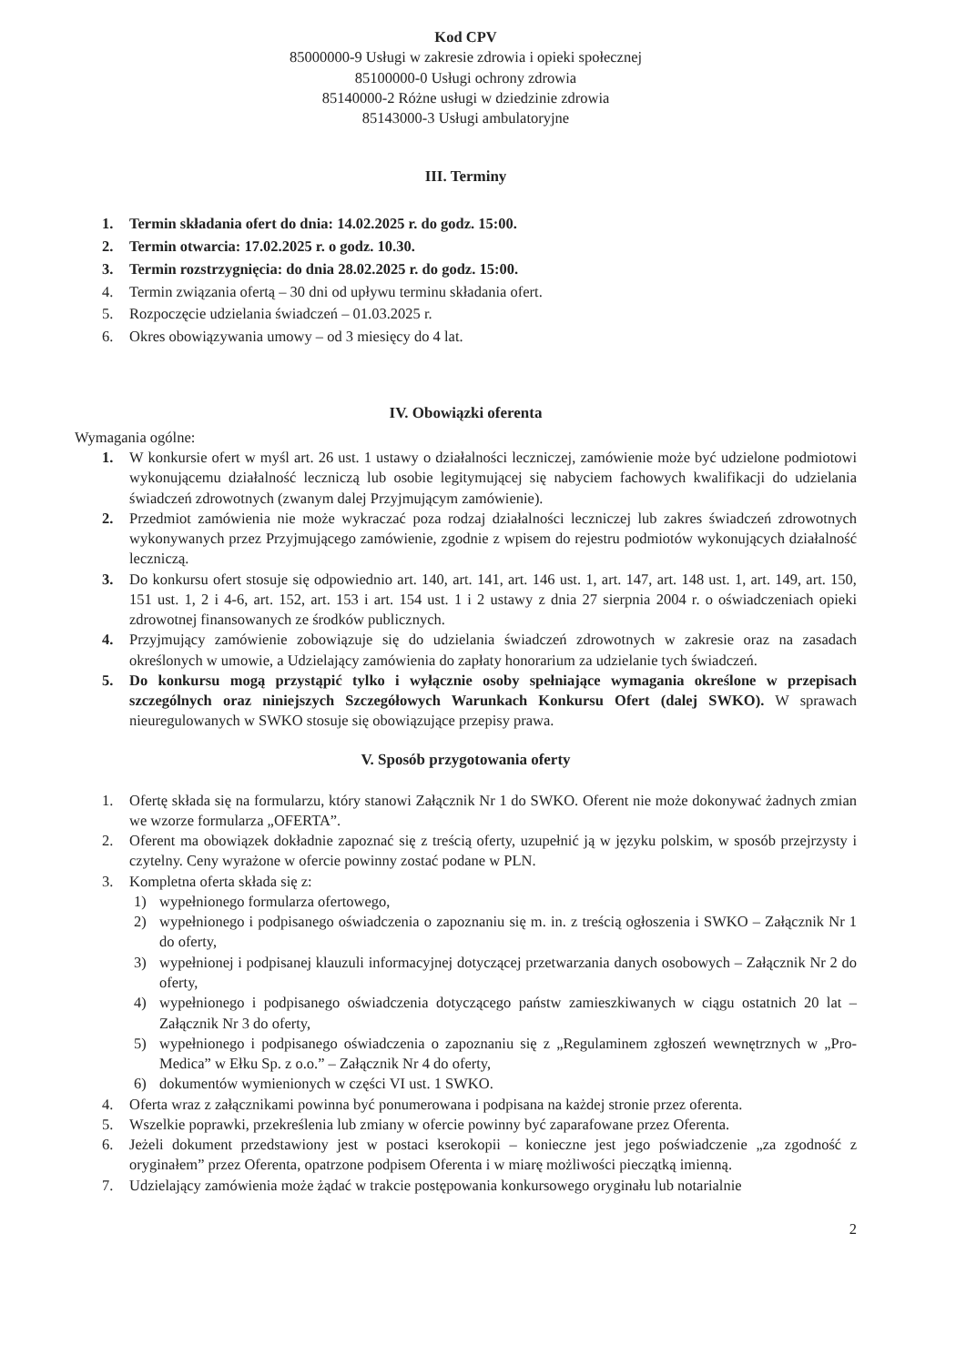Kod CPV
85000000-9 Usługi w zakresie zdrowia i opieki społecznej
85100000-0 Usługi ochrony zdrowia
85140000-2 Różne usługi w dziedzinie zdrowia
85143000-3 Usługi ambulatoryjne
III. Terminy
1. Termin składania ofert do dnia: 14.02.2025 r. do godz. 15:00.
2. Termin otwarcia: 17.02.2025 r. o godz. 10.30.
3. Termin rozstrzygnięcia: do dnia 28.02.2025 r. do godz. 15:00.
4. Termin związania ofertą – 30 dni od upływu terminu składania ofert.
5. Rozpoczęcie udzielania świadczeń – 01.03.2025 r.
6. Okres obowiązywania umowy – od 3 miesięcy do 4 lat.
IV. Obowiązki oferenta
Wymagania ogólne:
1. W konkursie ofert w myśl art. 26 ust. 1 ustawy o działalności leczniczej, zamówienie może być udzielone podmiotowi wykonującemu działalność leczniczą lub osobie legitymującej się nabyciem fachowych kwalifikacji do udzielania świadczeń zdrowotnych (zwanym dalej Przyjmującym zamówienie).
2. Przedmiot zamówienia nie może wykraczać poza rodzaj działalności leczniczej lub zakres świadczeń zdrowotnych wykonywanych przez Przyjmującego zamówienie, zgodnie z wpisem do rejestru podmiotów wykonujących działalność leczniczą.
3. Do konkursu ofert stosuje się odpowiednio art. 140, art. 141, art. 146 ust. 1, art. 147, art. 148 ust. 1, art. 149, art. 150, 151 ust. 1, 2 i 4-6, art. 152, art. 153 i art. 154 ust. 1 i 2 ustawy z dnia 27 sierpnia 2004 r. o oświadczeniach opieki zdrowotnej finansowanych ze środków publicznych.
4. Przyjmujący zamówienie zobowiązuje się do udzielania świadczeń zdrowotnych w zakresie oraz na zasadach określonych w umowie, a Udzielający zamówienia do zapłaty honorarium za udzielanie tych świadczeń.
5. Do konkursu mogą przystąpić tylko i wyłącznie osoby spełniające wymagania określone w przepisach szczególnych oraz niniejszych Szczegółowych Warunkach Konkursu Ofert (dalej SWKO). W sprawach nieuregulowanych w SWKO stosuje się obowiązujące przepisy prawa.
V. Sposób przygotowania oferty
1. Ofertę składa się na formularzu, który stanowi Załącznik Nr 1 do SWKO. Oferent nie może dokonywać żadnych zmian we wzorze formularza „OFERTA”.
2. Oferent ma obowiązek dokładnie zapoznać się z treścią oferty, uzupełnić ją w języku polskim, w sposób przejrzysty i czytelny. Ceny wyrażone w ofercie powinny zostać podane w PLN.
3. Kompletna oferta składa się z:
1) wypełnionego formularza ofertowego,
2) wypełnionego i podpisanego oświadczenia o zapoznaniu się m. in. z treścią ogłoszenia i SWKO – Załącznik Nr 1 do oferty,
3) wypełnionej i podpisanej klauzuli informacyjnej dotyczącej przetwarzania danych osobowych – Załącznik Nr 2 do oferty,
4) wypełnionego i podpisanego oświadczenia dotyczącego państw zamieszkiwanych w ciągu ostatnich 20 lat – Załącznik Nr 3 do oferty,
5) wypełnionego i podpisanego oświadczenia o zapoznaniu się z „Regulaminem zgłoszeń wewnętrznych w „Pro-Medica” w Ełku Sp. z o.o.” – Załącznik Nr 4 do oferty,
6) dokumentów wymienionych w części VI ust. 1 SWKO.
4. Oferta wraz z załącznikami powinna być ponumerowana i podpisana na każdej stronie przez oferenta.
5. Wszelkie poprawki, przekreślenia lub zmiany w ofercie powinny być zaparafowane przez Oferenta.
6. Jeżeli dokument przedstawiony jest w postaci kserokopii – konieczne jest jego poświadczenie „za zgodność z oryginałem” przez Oferenta, opatrzone podpisem Oferenta i w miarę możliwości pieczątką imienną.
7. Udzielający zamówienia może żądać w trakcie postępowania konkursowego oryginału lub notarialnie
2